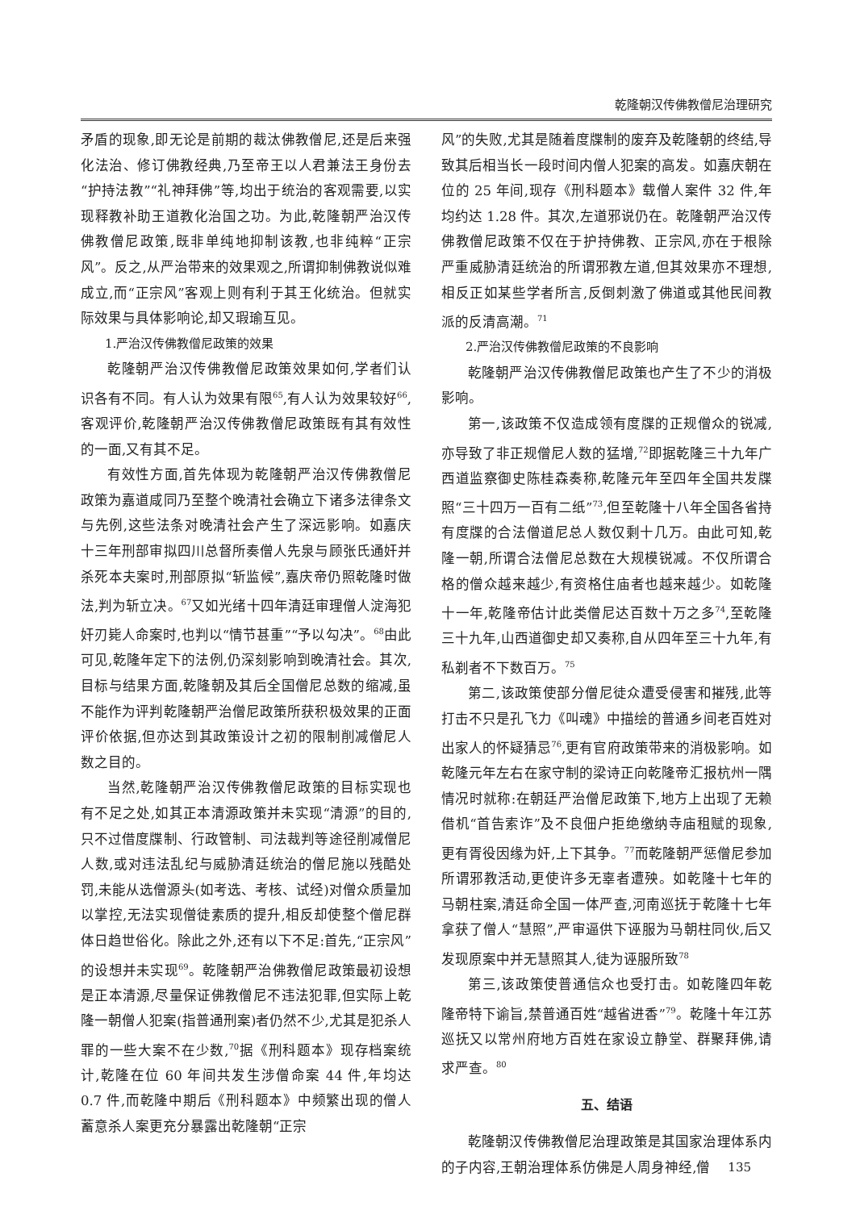乾隆朝汉传佛教僧尼治理研究
矛盾的现象,即无论是前期的裁汰佛教僧尼,还是后来强化法治、修订佛教经典,乃至帝王以人君兼法王身份去“护持法教”“礼神拜佛”等,均出于统治的客观需要,以实现释教补助王道教化治国之功。为此,乾隆朝严治汉传佛教僧尼政策,既非单纯地抑制该教,也非纯粹“正宗风”。反之,从严治带来的效果观之,所谓抑制佛教说似难成立,而“正宗风”客观上则有利于其王化统治。但就实际效果与具体影响论,却又瑕瑜互见。
1.严治汉传佛教僧尼政策的效果
乾隆朝严治汉传佛教僧尼政策效果如何,学者们认识各有不同。有人认为效果有限<sup>65</sup>,有人认为效果较好<sup>66</sup>,客观评价,乾隆朝严治汉传佛教僧尼政策既有其有效性的一面,又有其不足。
有效性方面,首先体现为乾隆朝严治汉传佛教僧尼政策为嘉道咸同乃至整个晚清社会确立下诸多法律条文与先例,这些法条对晚清社会产生了深远影响。如嘉庆十三年刑部审拟四川总督所奏僧人先泉与顾张氏通奸并杀死本夫案时,刑部原拟“斩监候”,嘉庆帝仍照乾隆时做法,判为斩立决。<sup>67</sup>又如光绪十四年清廷审理僧人淀海犯奸刃毙人命案时,也判以“情节甚重”“予以勾决”。<sup>68</sup>由此可见,乾隆年定下的法例,仍深刻影响到晚清社会。其次,目标与结果方面,乾隆朝及其后全国僧尼总数的缩减,虽不能作为评判乾隆朝严治僧尼政策所获积极效果的正面评价依据,但亦达到其政策设计之初的限制削减僧尼人数之目的。
当然,乾隆朝严治汉传佛教僧尼政策的目标实现也有不足之处,如其正本清源政策并未实现“清源”的目的,只不过借度牒制、行政管制、司法裁判等途径削减僧尼人数,或对违法乱纪与威胁清廷统治的僧尼施以残酷处罚,未能从选僧源头(如考选、考核、试经)对僧众质量加以掌控,无法实现僧徒素质的提升,相反却使整个僧尼群体日趋世俗化。除此之外,还有以下不足:首先,“正宗风”的设想并未实现<sup>69</sup>。乾隆朝严治佛教僧尼政策最初设想是正本清源,尽量保证佛教僧尼不违法犯罪,但实际上乾隆一朝僧人犯案(指普通刑案)者仍然不少,尤其是犯杀人罪的一些大案不在少数,<sup>70</sup>据《刑科题本》现存档案统计,乾隆在位 60 年间共发生涉僧命案 44 件,年均达 0.7 件,而乾隆中期后《刑科题本》中频繁出现的僧人蓄意杀人案更充分暴露出乾隆朝“正宗
风”的失败,尤其是随着度牒制的废弃及乾隆朝的终结,导致其后相当长一段时间内僧人犯案的高发。如嘉庆朝在位的 25 年间,现存《刑科题本》载僧人案件 32 件,年均约达 1.28 件。其次,左道邪说仍在。乾隆朝严治汉传佛教僧尼政策不仅在于护持佛教、正宗风,亦在于根除严重威胁清廷统治的所谓邪教左道,但其效果亦不理想,相反正如某些学者所言,反倒刺激了佛道或其他民间教派的反清高潮。<sup>71</sup>
2.严治汉传佛教僧尼政策的不良影响
乾隆朝严治汉传佛教僧尼政策也产生了不少的消极影响。
第一,该政策不仅造成领有度牒的正规僧众的锐减,亦导致了非正规僧尼人数的猛增,<sup>72</sup>即据乾隆三十九年广西道监察御史陈桂森奏称,乾隆元年至四年全国共发牒照“三十四万一百有二纸”<sup>73</sup>,但至乾隆十八年全国各省持有度牒的合法僧道尼总人数仅剩十几万。由此可知,乾隆一朝,所谓合法僧尼总数在大规模锐减。不仅所谓合格的僧众越来越少,有资格住庙者也越来越少。如乾隆十一年,乾隆帝估计此类僧尼达百数十万之多<sup>74</sup>,至乾隆三十九年,山西道御史却又奏称,自从四年至三十九年,有私剃者不下数百万。<sup>75</sup>
第二,该政策使部分僧尼徒众遭受侵害和摧残,此等打击不只是孔飞力《叫魂》中描绘的普通乡间老百姓对出家人的怀疑猜忌<sup>76</sup>,更有官府政策带来的消极影响。如乾隆元年左右在家守制的梁诗正向乾隆帝汇报杭州一隅情况时就称:在朝廷严治僧尼政策下,地方上出现了无赖借机“首告索诈”及不良佃户拒绝缴纳寺庙租赋的现象,更有胥役因缘为奸,上下其争。<sup>77</sup>而乾隆朝严惩僧尼参加所谓邪教活动,更使许多无辜者遭殃。如乾隆十七年的马朝柱案,清廷命全国一体严查,河南巡抚于乾隆十七年拿获了僧人“慧照”,严审逼供下诬服为马朝柱同伙,后又发现原案中并无慧照其人,徒为诬服所致<sup>78</sup>
第三,该政策使普通信众也受打击。如乾隆四年乾隆帝特下谕旨,禁普通百姓“越省进香”<sup>79</sup>。乾隆十年江苏巡抚又以常州府地方百姓在家设立静堂、群聚拜佛,请求严查。<sup>80</sup>
五、结语
乾隆朝汉传佛教僧尼治理政策是其国家治理体系内的子内容,王朝治理体系仿佛是人周身神经,僧
135